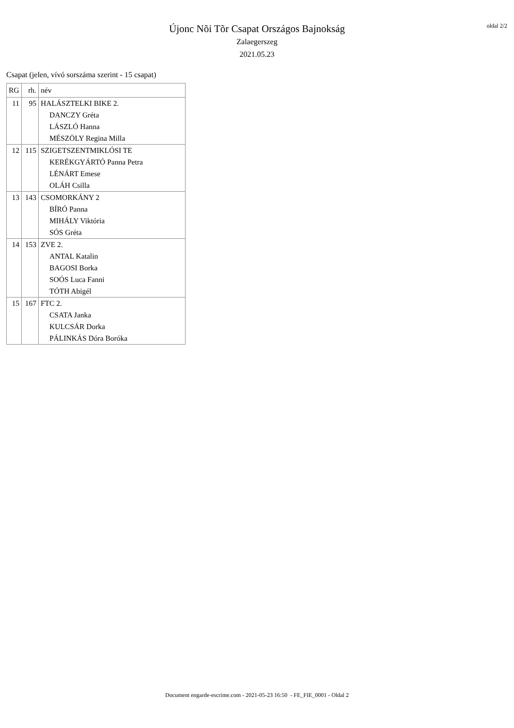Újonc Nõi Tõr Csapat Országos Bajnokság
Zalaegerszeg
2021.05.23
oldal 2/2
Csapat (jelen, vívó sorszáma szerint - 15 csapat)
| RG | rh. | név |
| --- | --- | --- |
| 11 | 95 | HALÁSZTELKI BIKE 2. |
| | | DANCZY Gréta |
| | | LÁSZLÓ Hanna |
| | | MÉSZÖLY Regina Milla |
| 12 | 115 | SZIGETSZENTMIKLÓSI TE |
| | | KERÉKGYÁRTÓ Panna Petra |
| | | LÉNÁRT Emese |
| | | OLÁH Csilla |
| 13 | 143 | CSOMORKÁNY 2 |
| | | BÍRÓ Panna |
| | | MIHÁLY Viktória |
| | | SÓS Gréta |
| 14 | 153 | ZVE 2. |
| | | ANTAL Katalin |
| | | BAGOSI Borka |
| | | SOÓS Luca Fanni |
| | | TÓTH Abigél |
| 15 | 167 | FTC 2. |
| | | CSATA Janka |
| | | KULCSÁR Dorka |
| | | PÁLINKÁS Dóra Boróka |
Document engarde-escrime.com - 2021-05-23 16:50 - FE_FIE_0001 - Oldal 2